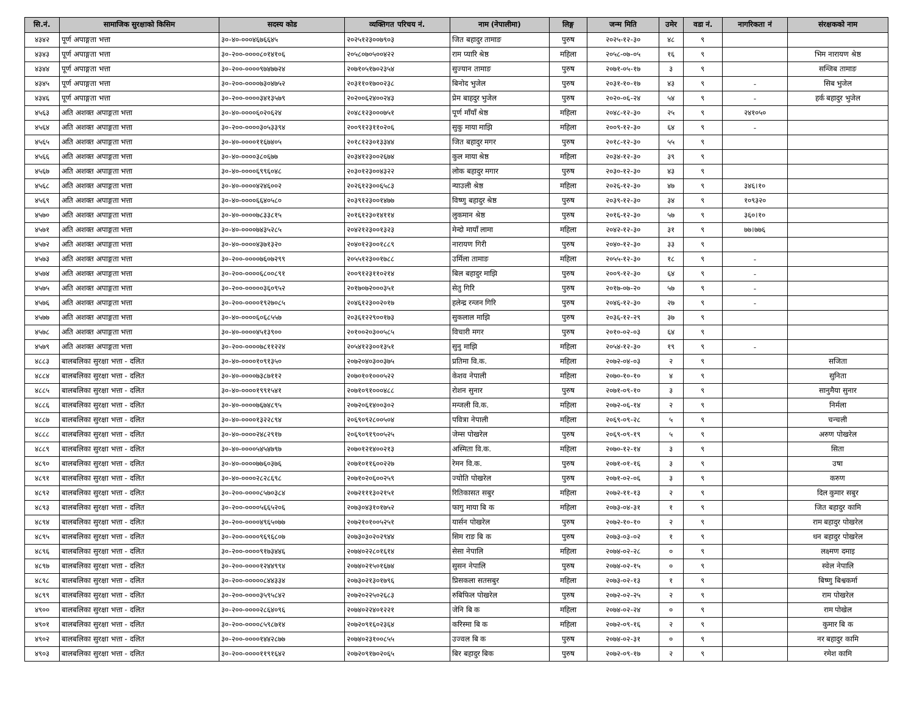| सि.नं. | सामाजिक सुरक्षाको किसिम | सदस्य कोड | व्यक्तिगत परिचय नं. | नाम (नेपालीमा) | लिङ्ग | जन्म मिति | उमेर | वडा नं. | नागरिकता नं | संरक्षकको नाम |
| --- | --- | --- | --- | --- | --- | --- | --- | --- | --- | --- |
| ४३४२ | पूर्ण अपाङ्गता भत्ता | ३०-४०-०००४६७६६४५ | २०२५१२३००७९०३ | जित बहादुर तामाङ | पुरुष | २०२५-१२-३० | ४८ | ९ | | |
| ४३४३ | पूर्ण अपाङ्गता भत्ता | ३०-२००-००००८०१४१०६ | २०५८०७०५००४२२ | राम प्यारि श्रेष्ठ | महिला | २०५८-०७-०५ | १६ | ९ | | भिम नारायण श्रेष्ठ |
| ४३४४ | पूर्ण अपाङ्गता भत्ता | ३०-२००-००००९७४७७२४ | २०७१०५१७०२३५४ | सुज्यान तामाङ | पुरुष | २०७१-०५-१७ | ३ | ९ | | सन्जिब तामाङ |
| ४३४५ | पूर्ण अपाङ्गता भत्ता | ३०-२००-००००७३०४७५२ | २०३११०१७००२३८ | बिनोद भुजेल | पुरुष | २०३१-१०-१७ | ४३ | ९ | - | सिब भुजेल |
| ४३४६ | पूर्ण अपाङ्गता भत्ता | ३०-२००-००००३४१३५७९ | २०२००६२४००२४३ | प्रेम बाहदुर भुजेल | पुरुष | २०२०-०६-२४ | ५४ | ९ | - | हर्क बहादुर भुजेल |
| ४५६३ | अति अशक्त अपाङ्गता भत्ता | ३०-४०-००००६०२०६२४ | २०४८१२३०००७५१ | पूर्ण माँयाँ श्रेष्ठ | महिला | २०४८-१२-३० | २५ | ९ | २४१०५० | |
| ४५६४ | अति अशक्त अपाङ्गता भत्ता | ३०-२००-००००३०५३३९४ | २००९१२३११०२०६ | सुकु माया माझि | महिला | २००९-१२-३० | ६४ | ९ | - | |
| ४५६५ | अति अशक्त अपाङ्गता भत्ता | ३०-४०-००००११६७४०५ | २०१८१२३०१३३४४ | जित बहादुर मगर | पुरुष | २०१८-१२-३० | ५५ | ९ | | |
| ४५६६ | अति अशक्त अपाङ्गता भत्ता | ३०-४०-००००३८०६७७ | २०३४१२३००२६७४ | कुल माया श्रेष्ठ | महिला | २०३४-१२-३० | ३९ | ९ | | |
| ४५६७ | अति अशक्त अपाङ्गता भत्ता | ३०-४०-००००६९९६०४८ | २०३०१२३००४३२२ | लोक बहादुर मगार | पुरुष | २०३०-१२-३० | ४३ | ९ | | |
| ४५६८ | अति अशक्त अपाङ्गता भत्ता | ३०-४०-००००४२४६००२ | २०२६१२३००६५८३ | न्याउली श्रेष्ठ | महिला | २०२६-१२-३० | ४७ | ९ | ३४६।१० | |
| ४५६९ | अति अशक्त अपाङ्गता भत्ता | ३०-४०-००००६६४०५८० | २०३९१२३००१४७७ | विष्णु बहादुर श्रेष्ठ | पुरुष | २०३९-१२-३० | ३४ | ९ | १०९३२० | |
| ४५७० | अति अशक्त अपाङ्गता भत्ता | ३०-४०-००००७८३३८१५ | २०१६१२३०१४११४ | लुकमान श्रेष्ठ | पुरुष | २०१६-१२-३० | ५७ | ९ | ३६०।१० | |
| ४५७१ | अति अशक्त अपाङ्गता भत्ता | ३०-४०-००००७४३५२८५ | २०४२१२३००१३२३ | मेन्दो मायाँ लामा | महिला | २०४२-१२-३० | ३१ | ९ | ७७।७७६ | |
| ४५७२ | अति अशक्त अपाङ्गता भत्ता | ३०-४०-००००४३७१३२० | २०४०१२३००१८८९ | नारायण गिरी | पुरुष | २०४०-१२-३० | ३३ | ९ | | |
| ४५७३ | अति अशक्त अपाङ्गता भत्ता | ३०-२००-००००७६०७२९९ | २०५५१२३००१७८८ | उर्मिला तामाङ | महिला | २०५५-१२-३० | १८ | ९ | - | |
| ४५७४ | अति अशक्त अपाङ्गता भत्ता | ३०-२००-००००६८००८९१ | २००९१२३११०२१४ | बिल बहादुर माझि | पुरुष | २००९-१२-३० | ६४ | ९ | - | |
| ४५७५ | अति अशक्त अपाङ्गता भत्ता | ३०-२००-०००००३६०९५२ | २०१७०७२०००३५१ | सेतु गिरि | पुरुष | २०१७-०७-२० | ५७ | ९ | - | |
| ४५७६ | अति अशक्त अपाङ्गता भत्ता | ३०-२००-००००१९२७०८५ | २०४६१२३००२०१७ | हलेन्द्र रन्जन गिरि | पुरुष | २०४६-१२-३० | २७ | ९ | - | |
| ४५७७ | अति अशक्त अपाङ्गता भत्ता | ३०-४०-००००६०६८५५७ | २०३६१२२९००१७३ | सुकलाल माझि | पुरुष | २०३६-१२-२९ | ३७ | ९ | | |
| ४५७८ | अति अशक्त अपाङ्गता भत्ता | ३०-४०-००००४५१३९०० | २०१००२०३००५८५ | विचारी मगर | पुरुष | २०१०-०२-०३ | ६४ | ९ | | |
| ४५७९ | अति अशक्त अपाङ्गता भत्ता | ३०-२००-००००७८११२२४ | २०५४१२३००१३५१ | सुनु माझि | महिला | २०५४-१२-३० | १९ | ९ | - | |
| ४८८३ | बालबलिका सुरक्षा भत्ता - दलित | ३०-४०-००००१०९१३५० | २०७२०४०३००३७५ | प्रतिमा वि.क. | महिला | २०७२-०४-०३ | २ | ९ | | सजिता |
| ४८८४ | बालबलिका सुरक्षा भत्ता - दलित | ३०-४०-००००७३८७११२ | २०७०१०१०००५२२ | केशव नेपाली | महिला | २०७०-१०-१० | ४ | ९ | | सुनिता |
| ४८८५ | बालबलिका सुरक्षा भत्ता - दलित | ३०-४०-००००१९९१५४१ | २०७१०९१०००४८८ | रोशन सुनार | पुरुष | २०७१-०९-१० | ३ | ९ | | सानुमैया सुनार |
| ४८८६ | बालबलिका सुरक्षा भत्ता - दलित | ३०-४०-००००७६७४८९५ | २०७२०६१४००३०२ | मन्जली वि.क. | महिला | २०७२-०६-१४ | २ | ९ | | निर्मला |
| ४८८७ | बालबलिका सुरक्षा भत्ता - दलित | ३०-४०-००००१३२२८९४ | २०६९०९२८००५०४ | पवित्रा नेपाली | महिला | २०६९-०९-२८ | ५ | ९ | | चन्चली |
| ४८८८ | बालबलिका सुरक्षा भत्ता - दलित | ३०-४०-००००२४८२९१७ | २०६९०९१९००५२५ | जेम्स पोखरेल | पुरुष | २०६९-०९-१९ | ५ | ९ | | अरुण पोखरेल |
| ४८८९ | बालबलिका सुरक्षा भत्ता - दलित | ३०-४०-००००५४५४७९७ | २०७०१२१४००२१३ | अस्मिता वि.क. | महिला | २०७०-१२-१४ | ३ | ९ | | सिता |
| ४८९० | बालबलिका सुरक्षा भत्ता - दलित | ३०-४०-००००७७६०३७६ | २०७१०११६००२२७ | रेमन वि.क. | पुरुष | २०७१-०१-१६ | ३ | ९ | | उषा |
| ४८९१ | बालबलिका सुरक्षा भत्ता - दलित | ३०-४०-००००२८२८६९८ | २०७१०२०६००२५९ | ज्योति पोखरेल | पुरुष | २०७१-०२-०६ | ३ | ९ | | करुण |
| ४८९२ | बालबलिका सुरक्षा भत्ता - दलित | ३०-२००-००००८५७०३८४ | २०७२१११३०२१५१ | रितिकासत सबुर | महिला | २०७२-११-१३ | २ | ९ | | दिल कुमार सबुर |
| ४८९३ | बालबलिका सुरक्षा भत्ता - दलित | ३०-२००-००००५६६५२०६ | २०७३०४३१०१७५२ | फागु माया बि क | महिला | २०७३-०४-३१ | १ | ९ | | जित बहादुर कामि |
| ४८९४ | बालबलिका सुरक्षा भत्ता - दलित | ३०-२००-००००४९६५०७७ | २०७२१०१००५२५१ | यार्सन पोखरेल | पुरुष | २०७२-१०-१० | २ | ९ | | राम बहादुर पोखरेल |
| ४८९५ | बालबलिका सुरक्षा भत्ता - दलित | ३०-२००-००००९६९६८०७ | २०७३०३०२०२९४४ | सिम राङ बि क | पुरुष | २०७३-०३-०२ | १ | ९ | | धन बहादुर पोखरेल |
| ४८९६ | बालबलिका सुरक्षा भत्ता - दलित | ३०-२००-००००९१७३४४६ | २०७४०२२८०१६१४ | सेसा नेपालि | महिला | २०७४-०२-२८ | ० | ९ | | लक्ष्मण दमाइ |
| ४८९७ | बालबलिका सुरक्षा भत्ता - दलित | ३०-२००-००००१२४४९९४ | २०७४०२१५०१६७४ | सुसन नेपालि | पुरुष | २०७४-०२-१५ | ० | ९ | | स्वेल नेपालि |
| ४८९८ | बालबलिका सुरक्षा भत्ता - दलित | ३०-२००-०००००८४४३३४ | २०७३०२१३०१७९६ | प्रिसकला सतसबुर | महिला | २०७३-०२-१३ | १ | ९ | | बिष्णु बिश्वकर्मा |
| ४८९९ | बालबलिका सुरक्षा भत्ता - दलित | ३०-२००-००००३५९५८४२ | २०७२०२२५०२६८३ | रुबिफिल पोखरेल | पुरुष | २०७२-०२-२५ | २ | ९ | | राम पोखरेल |
| ४९०० | बालबलिका सुरक्षा भत्ता - दलित | ३०-२००-००००२८६४०९६ | २०७४०२२४०१२२१ | जेनि बि क | महिला | २०७४-०२-२४ | ० | ९ | | राम पोखेल |
| ४९०१ | बालबलिका सुरक्षा भत्ता - दलित | ३०-२००-००००८५९८७१४ | २०७२०९१६०२३६४ | करिस्मा बि क | महिला | २०७२-०९-१६ | २ | ९ | | कुमार बि क |
| ४९०२ | बालबलिका सुरक्षा भत्ता - दलित | ३०-२००-००००१४४२८७७ | २०७४०२३१००८५५ | उज्वल बि क | पुरुष | २०७४-०२-३१ | ० | ९ | | नर बहादुर कामि |
| ४९०३ | बालबलिका सुरक्षा भत्ता - दलित | ३०-२००-००००११९१६४२ | २०७२०९१७०२०६५ | बिर बहादुर बिक | पुरुष | २०७२-०९-१७ | २ | ९ | | रमेश कामि |